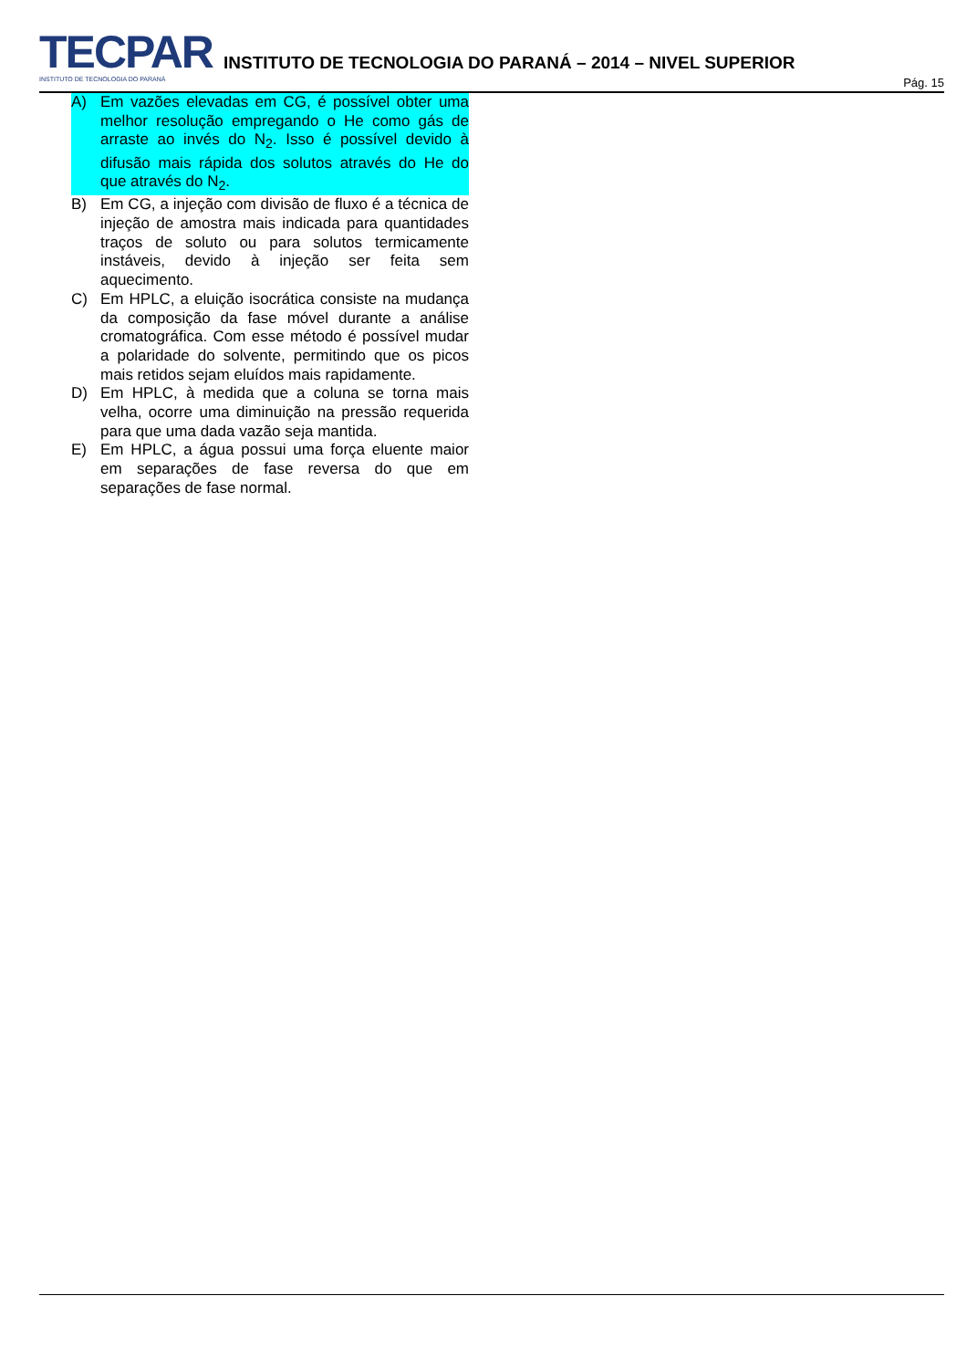TECPAR
INSTITUTO DE TECNOLOGIA DO PARANÁ
INSTITUTO DE TECNOLOGIA DO PARANÁ – 2014 – NIVEL SUPERIOR
Pág. 15
A) Em vazões elevadas em CG, é possível obter uma melhor resolução empregando o He como gás de arraste ao invés do N<sub>2</sub>. Isso é possível devido à difusão mais rápida dos solutos através do He do que através do N<sub>2</sub>.
B) Em CG, a injeção com divisão de fluxo é a técnica de injeção de amostra mais indicada para quantidades traços de soluto ou para solutos termicamente instáveis, devido à injeção ser feita sem aquecimento.
C) Em HPLC, a eluição isocrática consiste na mudança da composição da fase móvel durante a análise cromatográfica. Com esse método é possível mudar a polaridade do solvente, permitindo que os picos mais retidos sejam eluídos mais rapidamente.
D) Em HPLC, à medida que a coluna se torna mais velha, ocorre uma diminuição na pressão requerida para que uma dada vazão seja mantida.
E) Em HPLC, a água possui uma força eluente maior em separações de fase reversa do que em separações de fase normal.